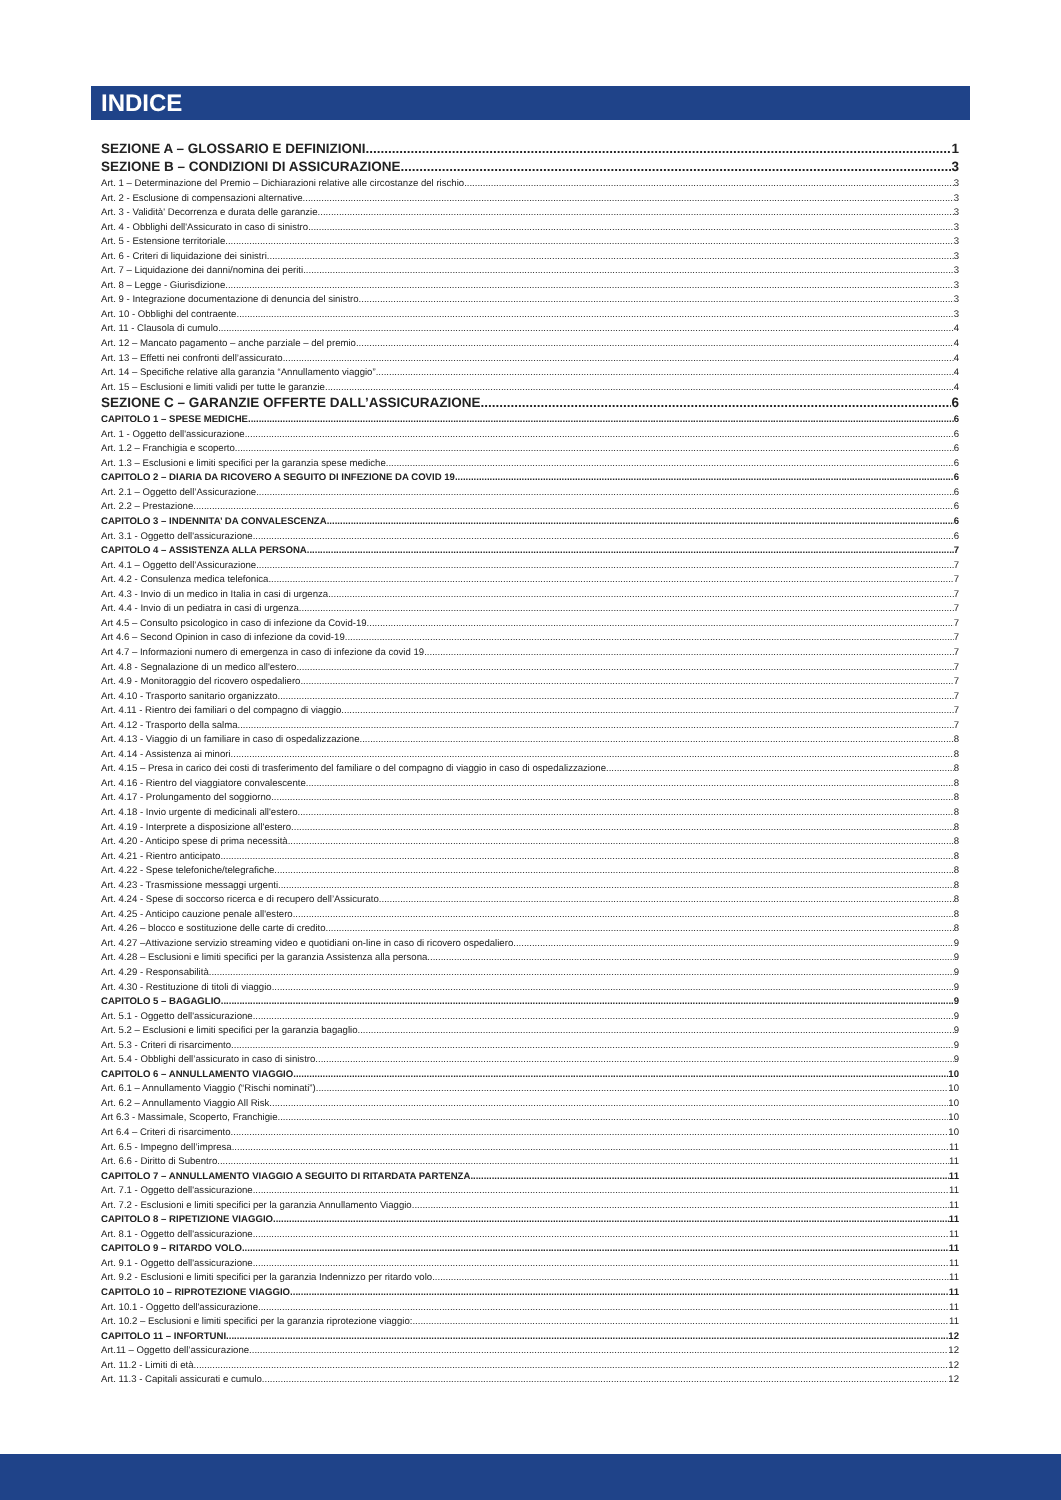INDICE
SEZIONE A – GLOSSARIO E DEFINIZIONI 1
SEZIONE B – CONDIZIONI DI ASSICURAZIONE 3
Art. 1 – Determinazione del Premio – Dichiarazioni relative alle circostanze del rischio 3
Art. 2 - Esclusione di compensazioni alternative 3
Art. 3 - Validità' Decorrenza e durata delle garanzie 3
Art. 4 - Obblighi dell'Assicurato in caso di sinistro 3
Art. 5 - Estensione territoriale 3
Art. 6 - Criteri di liquidazione dei sinistri 3
Art. 7 – Liquidazione dei danni/nomina dei periti 3
Art. 8 – Legge - Giurisdizione 3
Art. 9 - Integrazione documentazione di denuncia del sinistro 3
Art. 10 - Obblighi del contraente 3
Art. 11 - Clausola di cumulo 4
Art. 12 – Mancato pagamento – anche parziale – del premio 4
Art. 13 – Effetti nei confronti dell’assicurato 4
Art. 14 – Specifiche relative alla garanzia “Annullamento viaggio” 4
Art. 15 – Esclusioni e limiti validi per tutte le garanzie 4
SEZIONE C – GARANZIE OFFERTE DALL’ASSICURAZIONE 6
CAPITOLO 1 – SPESE MEDICHE 6
Art. 1 - Oggetto dell'assicurazione 6
Art. 1.2 – Franchigia e scoperto 6
Art. 1.3 – Esclusioni e limiti specifici per la garanzia spese mediche 6
CAPITOLO 2 – DIARIA DA RICOVERO A SEGUITO DI INFEZIONE DA COVID 19 6
Art. 2.1 – Oggetto dell’Assicurazione 6
Art. 2.2 – Prestazione 6
CAPITOLO 3 – INDENNITA’ DA CONVALESCENZA 6
Art. 3.1 - Oggetto dell'assicurazione 6
CAPITOLO 4 – ASSISTENZA ALLA PERSONA 7
Art. 4.1 – Oggetto dell’Assicurazione 7
Art. 4.2 - Consulenza medica telefonica 7
Art. 4.3 - Invio di un medico in Italia in casi di urgenza 7
Art. 4.4 - Invio di un pediatra in casi di urgenza 7
Art 4.5 – Consulto psicologico in caso di infezione da Covid-19 7
Art 4.6 – Second Opinion in caso di infezione da covid-19 7
Art 4.7 – Informazioni numero di emergenza in caso di infezione da covid 19 7
Art. 4.8 - Segnalazione di un medico all'estero 7
Art. 4.9 - Monitoraggio del ricovero ospedaliero 7
Art. 4.10 - Trasporto sanitario organizzato 7
Art. 4.11 - Rientro dei familiari o del compagno di viaggio 7
Art. 4.12 - Trasporto della salma 7
Art. 4.13 - Viaggio di un familiare in caso di ospedalizzazione 8
Art. 4.14 - Assistenza ai minori 8
Art. 4.15 – Presa in carico dei costi di trasferimento del familiare o del compagno di viaggio in caso di ospedalizzazione 8
Art. 4.16 - Rientro del viaggiatore convalescente 8
Art. 4.17 - Prolungamento del soggiorno 8
Art. 4.18 - Invio urgente di medicinali all'estero 8
Art. 4.19 - Interprete a disposizione all'estero 8
Art. 4.20 - Anticipo spese di prima necessità 8
Art. 4.21 - Rientro anticipato 8
Art. 4.22 - Spese telefoniche/telegrafiche 8
Art. 4.23 - Trasmissione messaggi urgenti 8
Art. 4.24 - Spese di soccorso ricerca e di recupero dell’Assicurato 8
Art. 4.25 - Anticipo cauzione penale all'estero 8
Art. 4.26 – blocco e sostituzione delle carte di credito 8
Art. 4.27 –Attivazione servizio streaming video e quotidiani on-line in caso di ricovero ospedaliero 9
Art. 4.28 – Esclusioni e limiti specifici per la garanzia Assistenza alla persona 9
Art. 4.29 - Responsabilità 9
Art. 4.30 - Restituzione di titoli di viaggio 9
CAPITOLO 5 – BAGAGLIO 9
Art. 5.1 - Oggetto dell'assicurazione 9
Art. 5.2 – Esclusioni e limiti specifici per la garanzia bagaglio 9
Art. 5.3 - Criteri di risarcimento 9
Art. 5.4 - Obblighi dell’assicurato in caso di sinistro 9
CAPITOLO 6 – ANNULLAMENTO VIAGGIO 10
Art. 6.1 – Annullamento Viaggio (“Rischi nominati”) 10
Art. 6.2 – Annullamento Viaggio All Risk 10
Art 6.3 - Massimale, Scoperto, Franchigie 10
Art 6.4 – Criteri di risarcimento 10
Art. 6.5 - Impegno dell’impresa 11
Art. 6.6 - Diritto di Subentro 11
CAPITOLO 7 – ANNULLAMENTO VIAGGIO A SEGUITO DI RITARDATA PARTENZA 11
Art. 7.1 - Oggetto dell'assicurazione 11
Art. 7.2 - Esclusioni e limiti specifici per la garanzia Annullamento Viaggio 11
CAPITOLO 8 – RIPETIZIONE VIAGGIO 11
Art. 8.1 - Oggetto dell'assicurazione 11
CAPITOLO 9 – RITARDO VOLO 11
Art. 9.1 - Oggetto dell'assicurazione 11
Art. 9.2 - Esclusioni e limiti specifici per la garanzia Indennizzo per ritardo volo 11
CAPITOLO 10 – RIPROTEZIONE VIAGGIO 11
Art. 10.1 - Oggetto dell'assicurazione 11
Art. 10.2 – Esclusioni e limiti specifici per la garanzia riprotezione viaggio: 11
CAPITOLO 11 – INFORTUNI 12
Art.11 – Oggetto dell’assicurazione 12
Art. 11.2 - Limiti di età 12
Art. 11.3 - Capitali assicurati e cumulo 12